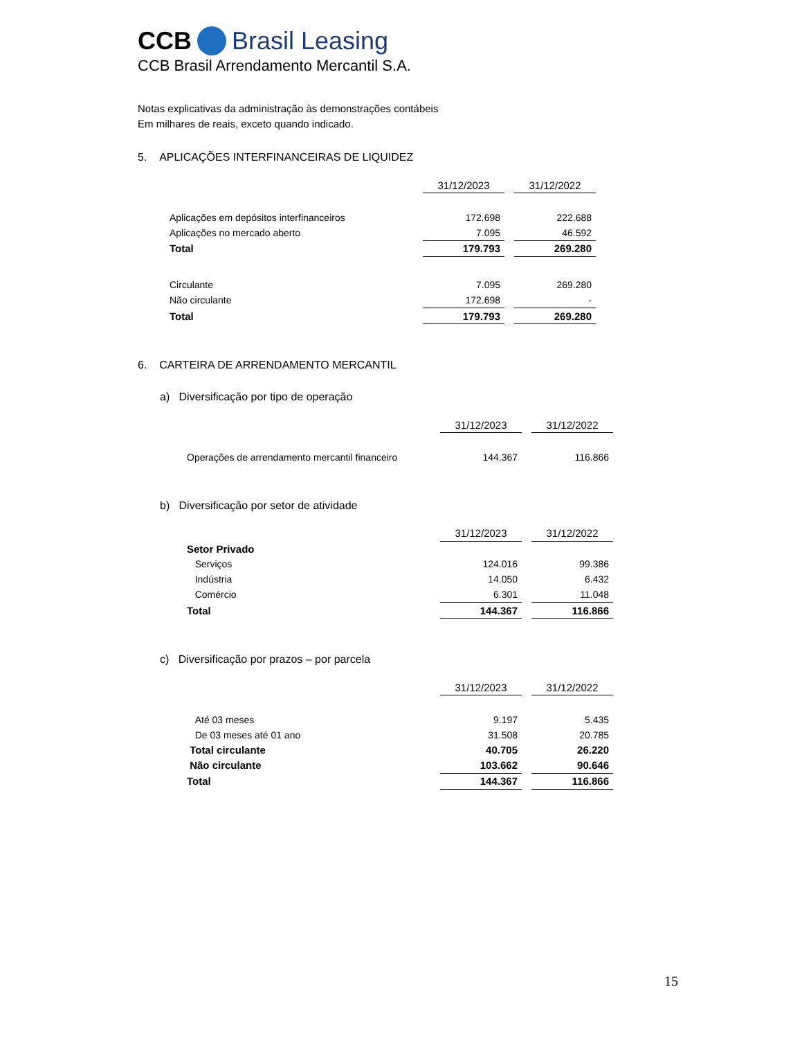CCB Brasil Leasing
CCB Brasil Arrendamento Mercantil S.A.
Notas explicativas da administração às demonstrações contábeis
Em milhares de reais, exceto quando indicado.
5. APLICAÇÕES INTERFINANCEIRAS DE LIQUIDEZ
| | 31/12/2023 | | 31/12/2022 |
| Aplicações em depósitos interfinanceiros | 172.698 | | 222.688 |
| Aplicações no mercado aberto | 7.095 | | 46.592 |
| Total | 179.793 | | 269.280 |
| Circulante | 7.095 | | 269.280 |
| Não circulante | 172.698 | | - |
| Total | 179.793 | | 269.280 |
6. CARTEIRA DE ARRENDAMENTO MERCANTIL
a) Diversificação por tipo de operação
| | 31/12/2023 | | 31/12/2022 |
| Operações de arrendamento mercantil financeiro | 144.367 | | 116.866 |
b) Diversificação por setor de atividade
| | 31/12/2023 | | 31/12/2022 |
| Setor Privado | | | |
| Serviços | 124.016 | | 99.386 |
| Indústria | 14.050 | | 6.432 |
| Comércio | 6.301 | | 11.048 |
| Total | 144.367 | | 116.866 |
c) Diversificação por prazos – por parcela
| | 31/12/2023 | | 31/12/2022 |
| Até 03 meses | 9.197 | | 5.435 |
| De 03 meses até 01 ano | 31.508 | | 20.785 |
| Total circulante | 40.705 | | 26.220 |
| Não circulante | 103.662 | | 90.646 |
| Total | 144.367 | | 116.866 |
15